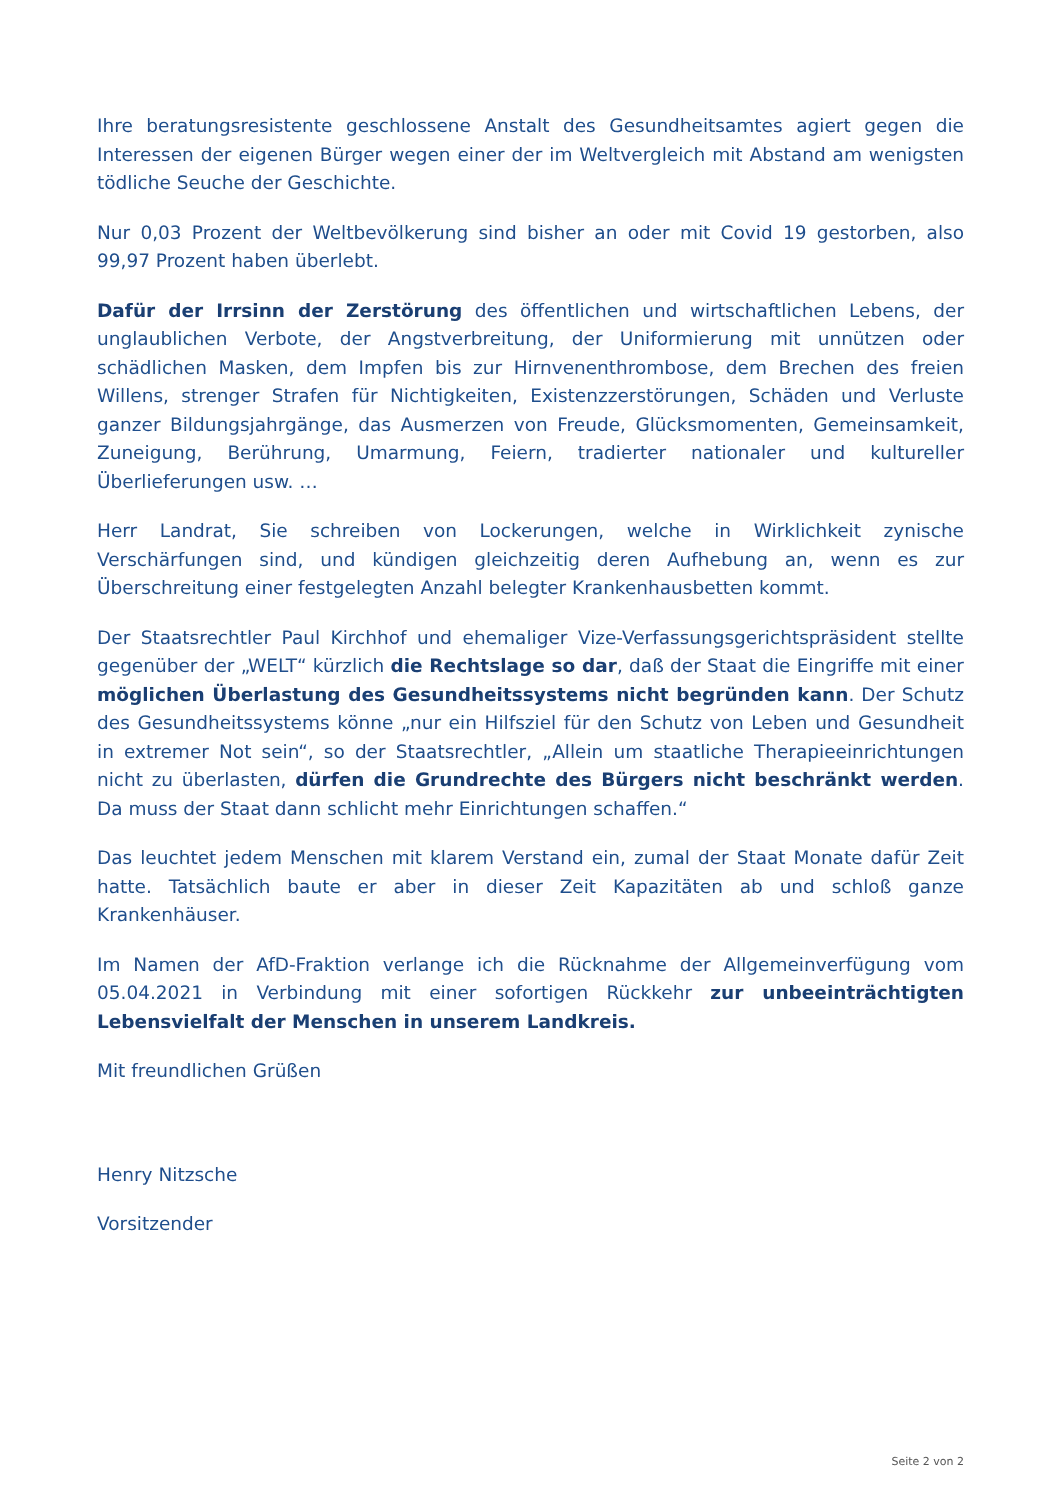Ihre beratungsresistente geschlossene Anstalt des Gesundheitsamtes agiert gegen die Interessen der eigenen Bürger wegen einer der im Weltvergleich mit Abstand am wenigsten tödliche Seuche der Geschichte.
Nur 0,03 Prozent der Weltbevölkerung sind bisher an oder mit Covid 19 gestorben, also 99,97 Prozent haben überlebt.
Dafür der Irrsinn der Zerstörung des öffentlichen und wirtschaftlichen Lebens, der unglaublichen Verbote, der Angstverbreitung, der Uniformierung mit unnützen oder schädlichen Masken, dem Impfen bis zur Hirnvenenthrombose, dem Brechen des freien Willens, strenger Strafen für Nichtigkeiten, Existenzzerstörungen, Schäden und Verluste ganzer Bildungsjahrgänge, das Ausmerzen von Freude, Glücksmomenten, Gemeinsamkeit, Zuneigung, Berührung, Umarmung, Feiern, tradierter nationaler und kultureller Überlieferungen usw. …
Herr Landrat, Sie schreiben von Lockerungen, welche in Wirklichkeit zynische Verschärfungen sind, und kündigen gleichzeitig deren Aufhebung an, wenn es zur Überschreitung einer festgelegten Anzahl belegter Krankenhausbetten kommt.
Der Staatsrechtler Paul Kirchhof und ehemaliger Vize-Verfassungsgerichtspräsident stellte gegenüber der „WELT“ kürzlich die Rechtslage so dar, daß der Staat die Eingriffe mit einer möglichen Überlastung des Gesundheitssystems nicht begründen kann. Der Schutz des Gesundheitssystems könne „nur ein Hilfsziel für den Schutz von Leben und Gesundheit in extremer Not sein“, so der Staatsrechtler, „Allein um staatliche Therapieeinrichtungen nicht zu überlasten, dürfen die Grundrechte des Bürgers nicht beschränkt werden. Da muss der Staat dann schlicht mehr Einrichtungen schaffen.“
Das leuchtet jedem Menschen mit klarem Verstand ein, zumal der Staat Monate dafür Zeit hatte. Tatsächlich baute er aber in dieser Zeit Kapazitäten ab und schloß ganze Krankenhäuser.
Im Namen der AfD-Fraktion verlange ich die Rücknahme der Allgemeinverfügung vom 05.04.2021 in Verbindung mit einer sofortigen Rückkehr zur unbeeinträchtigten Lebensvielfalt der Menschen in unserem Landkreis.
Mit freundlichen Grüßen
Henry Nitzsche
Vorsitzender
Seite 2 von 2